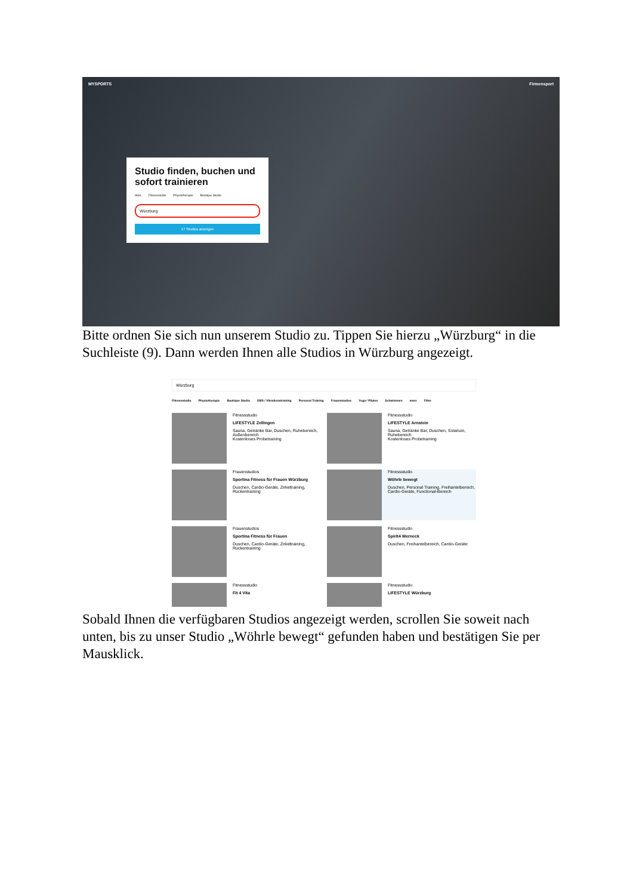MYSPORTS Firmensport
Studio finden, buchen und sofort trainieren
Alles Fitnessstudio Physiotherapie Boutique Studio
Würzburg
17 Studios anzeigen
Bitte ordnen Sie sich nun unserem Studio zu. Tippen Sie hierzu „Würzburg“ in die Suchleiste (9). Dann werden Ihnen alle Studios in Würzburg angezeigt.
Würzburg
Fitnessstudio Physiotherapie Boutique Studio EMS / Vibrationstraining Personal Training Frauenstudios Yoga / Pilates Schwimmen more Filter
Fitnessstudio
LIFESTYLE Zellingen
Sauna, Getränke Bar, Duschen, Ruhebereich, Außenbereich
Kostenloses Probetraining
Fitnessstudio
LIFESTYLE Arnstein
Sauna, Getränke Bar, Duschen, Solarium, Ruhebereich
Kostenloses Probetraining
Frauenstudios
Sportina Fitness für Frauen Würzburg
Duschen, Cardio-Geräte, Zirkeltraining, Rückentraining
Fitnessstudio
Wöhrle bewegt
Duschen, Personal Training, Freihantelbereich, Cardio-Geräte, Functional-Bereich
Frauenstudios
Sportina Fitness für Frauen
Duschen, Cardio-Geräte, Zirkeltraining, Rückentraining
Fitnessstudio
Spirit4 Werneck
Duschen, Freihantelbereich, Cardio-Geräte
Fitnessstudio
Fit 4 Vita
Fitnessstudio
LIFESTYLE Würzburg
Sobald Ihnen die verfügbaren Studios angezeigt werden, scrollen Sie soweit nach unten, bis zu unser Studio „Wöhrle bewegt“ gefunden haben und bestätigen Sie per Mausklick.